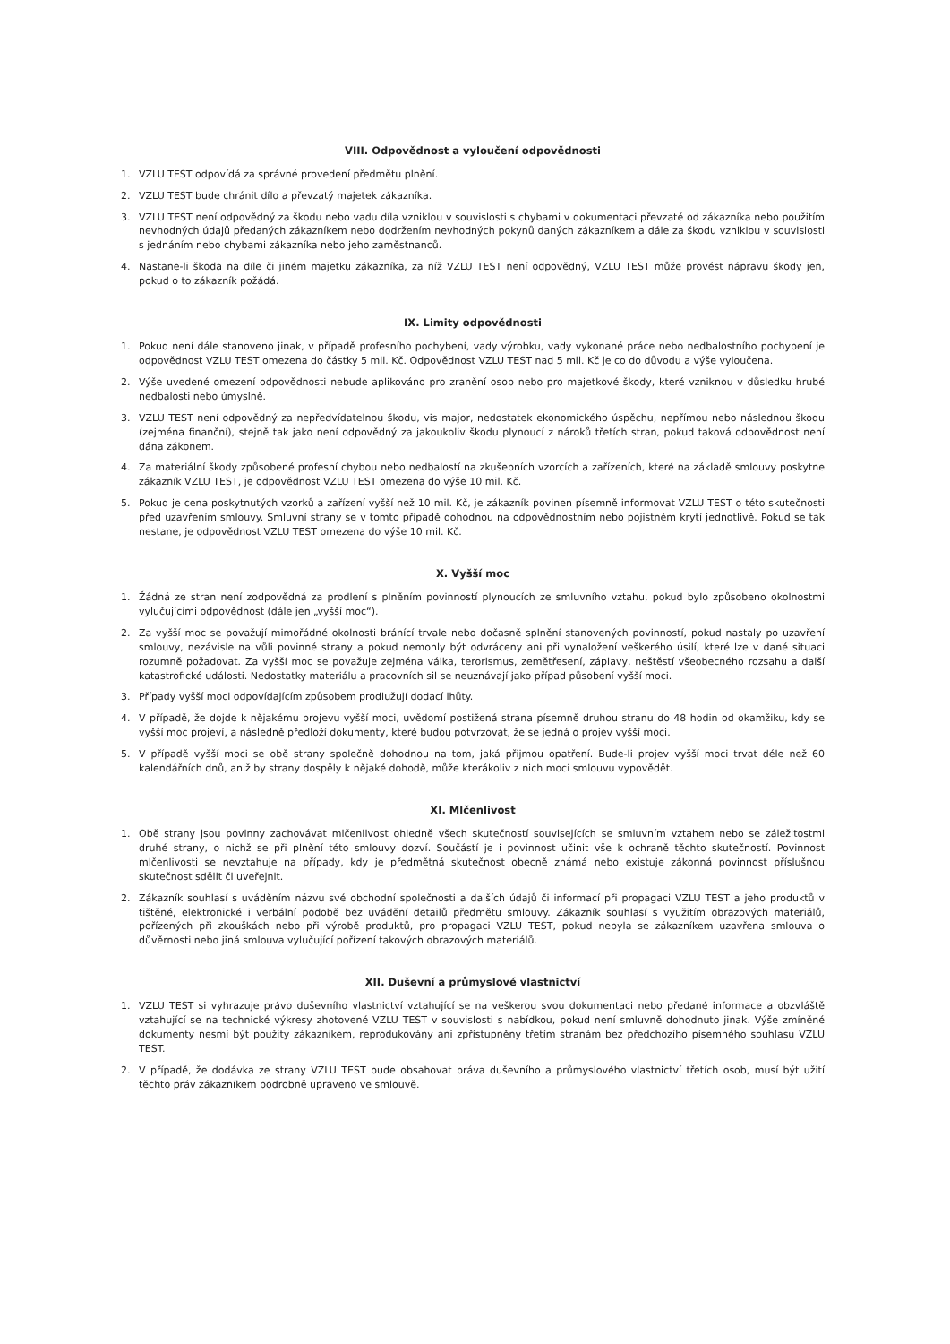VIII. Odpovědnost a vyloučení odpovědnosti
1. VZLU TEST odpovídá za správné provedení předmětu plnění.
2. VZLU TEST bude chránit dílo a převzatý majetek zákazníka.
3. VZLU TEST není odpovědný za škodu nebo vadu díla vzniklou v souvislosti s chybami v dokumentaci převzaté od zákazníka nebo použitím nevhodných údajů předaných zákazníkem nebo dodržením nevhodných pokynů daných zákazníkem a dále za škodu vzniklou v souvislosti s jednáním nebo chybami zákazníka nebo jeho zaměstnanců.
4. Nastane-li škoda na díle či jiném majetku zákazníka, za níž VZLU TEST není odpovědný, VZLU TEST může provést nápravu škody jen, pokud o to zákazník požádá.
IX. Limity odpovědnosti
1. Pokud není dále stanoveno jinak, v případě profesního pochybení, vady výrobku, vady vykonané práce nebo nedbalostního pochybení je odpovědnost VZLU TEST omezena do částky 5 mil. Kč. Odpovědnost VZLU TEST nad 5 mil. Kč je co do důvodu a výše vyloučena.
2. Výše uvedené omezení odpovědnosti nebude aplikováno pro zranění osob nebo pro majetkové škody, které vzniknou v důsledku hrubé nedbalosti nebo úmyslně.
3. VZLU TEST není odpovědný za nepředvídatelnou škodu, vis major, nedostatek ekonomického úspěchu, nepřímou nebo následnou škodu (zejména finanční), stejně tak jako není odpovědný za jakoukoliv škodu plynoucí z nároků třetích stran, pokud taková odpovědnost není dána zákonem.
4. Za materiální škody způsobené profesní chybou nebo nedbalostí na zkušebních vzorcích a zařízeních, které na základě smlouvy poskytne zákazník VZLU TEST, je odpovědnost VZLU TEST omezena do výše 10 mil. Kč.
5. Pokud je cena poskytnutých vzorků a zařízení vyšší než 10 mil. Kč, je zákazník povinen písemně informovat VZLU TEST o této skutečnosti před uzavřením smlouvy. Smluvní strany se v tomto případě dohodnou na odpovědnostním nebo pojistném krytí jednotlivě. Pokud se tak nestane, je odpovědnost VZLU TEST omezena do výše 10 mil. Kč.
X. Vyšší moc
1. Žádná ze stran není zodpovědná za prodlení s plněním povinností plynoucích ze smluvního vztahu, pokud bylo způsobeno okolnostmi vylučujícími odpovědnost (dále jen „vyšší moc“).
2. Za vyšší moc se považují mimořádné okolnosti bránící trvale nebo dočasně splnění stanovených povinností, pokud nastaly po uzavření smlouvy, nezávisle na vůli povinné strany a pokud nemohly být odvráceny ani při vynaložení veškerého úsilí, které lze v dané situaci rozumně požadovat. Za vyšší moc se považuje zejména válka, terorismus, zemětřesení, záplavy, neštěstí všeobecného rozsahu a další katastrofické události. Nedostatky materiálu a pracovních sil se neuznávají jako případ působení vyšší moci.
3. Případy vyšší moci odpovídajícím způsobem prodlužují dodací lhůty.
4. V případě, že dojde k nějakému projevu vyšší moci, uvědomí postižená strana písemně druhou stranu do 48 hodin od okamžiku, kdy se vyšší moc projeví, a následně předloží dokumenty, které budou potvrzovat, že se jedná o projev vyšší moci.
5. V případě vyšší moci se obě strany společně dohodnou na tom, jaká přijmou opatření. Bude-li projev vyšší moci trvat déle než 60 kalendářních dnů, aniž by strany dospěly k nějaké dohodě, může kterákoliv z nich moci smlouvu vypovědět.
XI. Mlčenlivost
1. Obě strany jsou povinny zachovávat mlčenlivost ohledně všech skutečností souvisejících se smluvním vztahem nebo se záležitostmi druhé strany, o nichž se při plnění této smlouvy dozví. Součástí je i povinnost učinit vše k ochraně těchto skutečností. Povinnost mlčenlivosti se nevztahuje na případy, kdy je předmětná skutečnost obecně známá nebo existuje zákonná povinnost příslušnou skutečnost sdělit či uveřejnit.
2. Zákazník souhlasí s uváděním názvu své obchodní společnosti a dalších údajů či informací při propagaci VZLU TEST a jeho produktů v tištěné, elektronické i verbální podobě bez uvádění detailů předmětu smlouvy. Zákazník souhlasí s využitím obrazových materiálů, pořízených při zkouškách nebo při výrobě produktů, pro propagaci VZLU TEST, pokud nebyla se zákazníkem uzavřena smlouva o důvěrnosti nebo jiná smlouva vylučující pořízení takových obrazových materiálů.
XII. Duševní a průmyslové vlastnictví
1. VZLU TEST si vyhrazuje právo duševního vlastnictví vztahující se na veškerou svou dokumentaci nebo předané informace a obzvláště vztahující se na technické výkresy zhotovené VZLU TEST v souvislosti s nabídkou, pokud není smluvně dohodnuto jinak. Výše zmíněné dokumenty nesmí být použity zákazníkem, reprodukovány ani zpřístupněny třetím stranám bez předchozího písemného souhlasu VZLU TEST.
2. V případě, že dodávka ze strany VZLU TEST bude obsahovat práva duševního a průmyslového vlastnictví třetích osob, musí být užití těchto práv zákazníkem podrobně upraveno ve smlouvě.